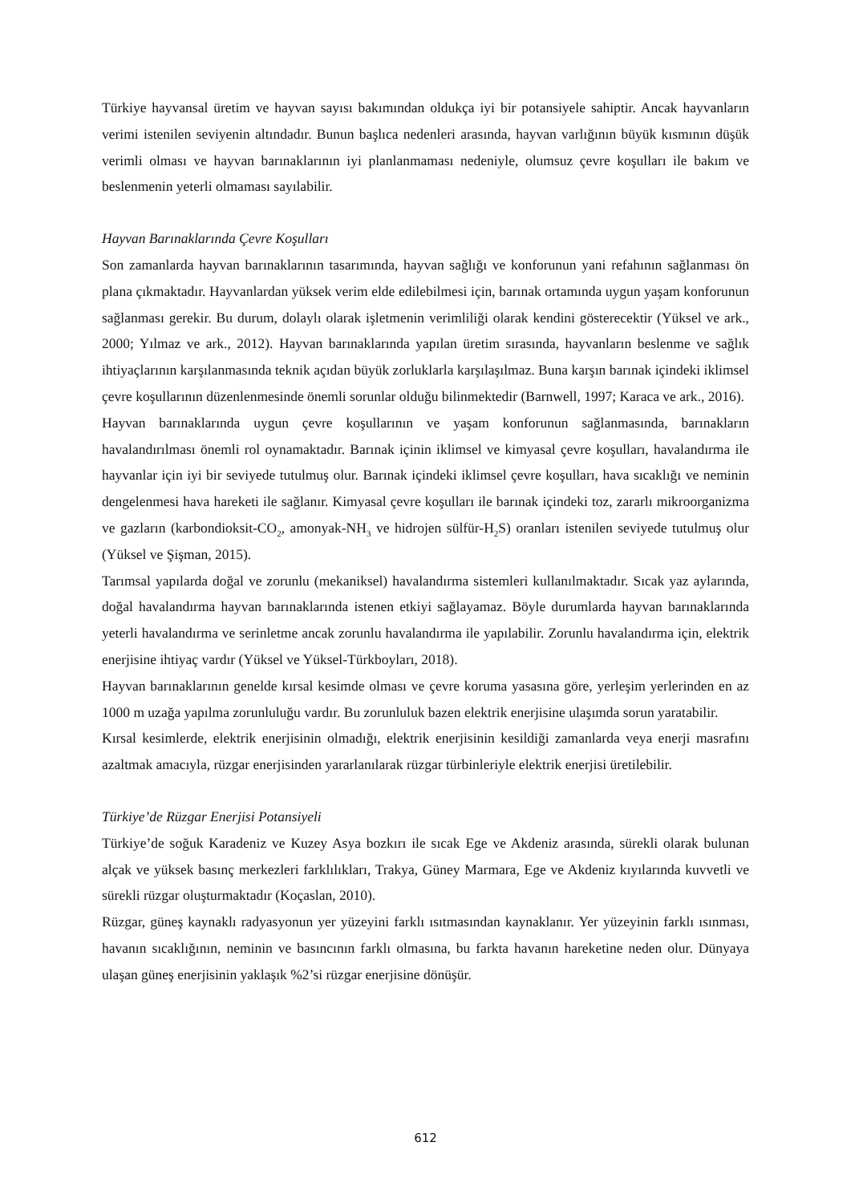Türkiye hayvansal üretim ve hayvan sayısı bakımından oldukça iyi bir potansiyele sahiptir. Ancak hayvanların verimi istenilen seviyenin altındadır. Bunun başlıca nedenleri arasında, hayvan varlığının büyük kısmının düşük verimli olması ve hayvan barınaklarının iyi planlanmaması nedeniyle, olumsuz çevre koşulları ile bakım ve beslenmenin yeterli olmaması sayılabilir.
Hayvan Barınaklarında Çevre Koşulları
Son zamanlarda hayvan barınaklarının tasarımında, hayvan sağlığı ve konforunun yani refahının sağlanması ön plana çıkmaktadır. Hayvanlardan yüksek verim elde edilebilmesi için, barınak ortamında uygun yaşam konforunun sağlanması gerekir. Bu durum, dolaylı olarak işletmenin verimliliği olarak kendini gösterecektir (Yüksel ve ark., 2000; Yılmaz ve ark., 2012). Hayvan barınaklarında yapılan üretim sırasında, hayvanların beslenme ve sağlık ihtiyaçlarının karşılanmasında teknik açıdan büyük zorluklarla karşılaşılmaz. Buna karşın barınak içindeki iklimsel çevre koşullarının düzenlenmesinde önemli sorunlar olduğu bilinmektedir (Barnwell, 1997; Karaca ve ark., 2016).
Hayvan barınaklarında uygun çevre koşullarının ve yaşam konforunun sağlanmasında, barınakların havalandırılması önemli rol oynamaktadır. Barınak içinin iklimsel ve kimyasal çevre koşulları, havalandırma ile hayvanlar için iyi bir seviyede tutulmuş olur. Barınak içindeki iklimsel çevre koşulları, hava sıcaklığı ve neminin dengelenmesi hava hareketi ile sağlanır. Kimyasal çevre koşulları ile barınak içindeki toz, zararlı mikroorganizma ve gazların (karbondioksit-CO<sub>2</sub>, amonyak-NH<sub>3</sub> ve hidrojen sülfür-H<sub>2</sub>S) oranları istenilen seviyede tutulmuş olur (Yüksel ve Şişman, 2015).
Tarımsal yapılarda doğal ve zorunlu (mekaniksel) havalandırma sistemleri kullanılmaktadır. Sıcak yaz aylarında, doğal havalandırma hayvan barınaklarında istenen etkiyi sağlayamaz. Böyle durumlarda hayvan barınaklarında yeterli havalandırma ve serinletme ancak zorunlu havalandırma ile yapılabilir. Zorunlu havalandırma için, elektrik enerjisine ihtiyaç vardır (Yüksel ve Yüksel-Türkboyları, 2018).
Hayvan barınaklarının genelde kırsal kesimde olması ve çevre koruma yasasına göre, yerleşim yerlerinden en az 1000 m uzağa yapılma zorunluluğu vardır. Bu zorunluluk bazen elektrik enerjisine ulaşımda sorun yaratabilir.
Kırsal kesimlerde, elektrik enerjisinin olmadığı, elektrik enerjisinin kesildiği zamanlarda veya enerji masrafını azaltmak amacıyla, rüzgar enerjisinden yararlanılarak rüzgar türbinleriyle elektrik enerjisi üretilebilir.
Türkiye’de Rüzgar Enerjisi Potansiyeli
Türkiye’de soğuk Karadeniz ve Kuzey Asya bozkırı ile sıcak Ege ve Akdeniz arasında, sürekli olarak bulunan alçak ve yüksek basınç merkezleri farklılıkları, Trakya, Güney Marmara, Ege ve Akdeniz kıyılarında kuvvetli ve sürekli rüzgar oluşturmaktadır (Koçaslan, 2010).
Rüzgar, güneş kaynaklı radyasyonun yer yüzeyini farklı ısıtmasından kaynaklanır. Yer yüzeyinin farklı ısınması, havanın sıcaklığının, neminin ve basıncının farklı olmasına, bu farkta havanın hareketine neden olur. Dünyaya ulaşan güneş enerjisinin yaklaşık %2’si rüzgar enerjisine dönüşür.
612